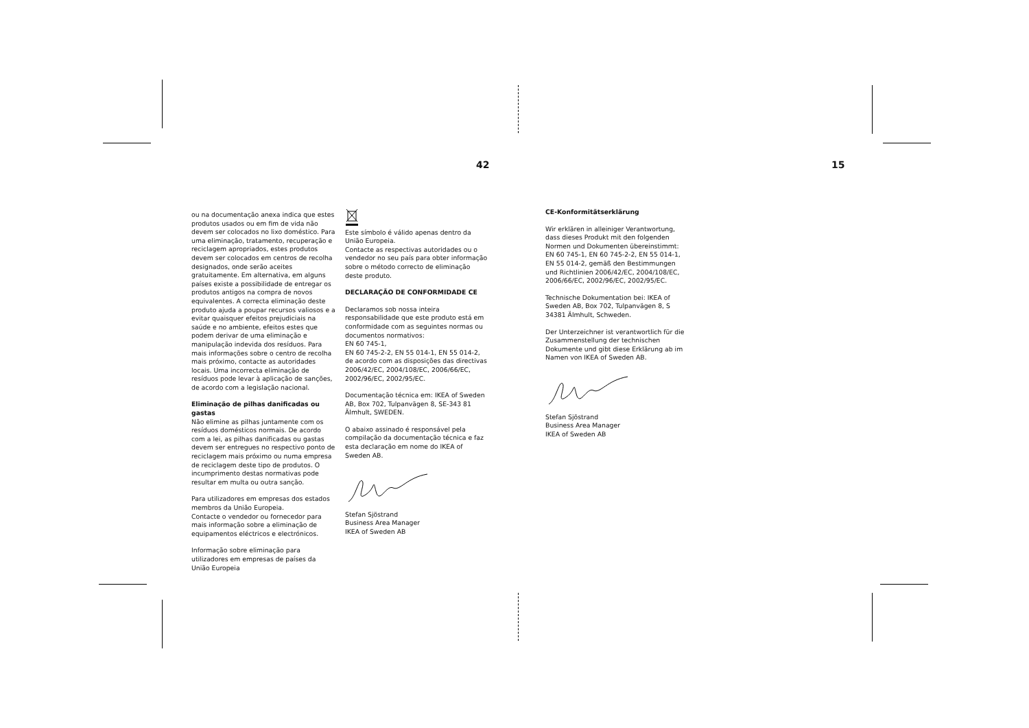42 15
ou na documentação anexa indica que estes produtos usados ou em fim de vida não devem ser colocados no lixo doméstico. Para uma eliminação, tratamento, recuperação e reciclagem apropriados, estes produtos devem ser colocados em centros de recolha designados, onde serão aceites gratuitamente. Em alternativa, em alguns países existe a possibilidade de entregar os produtos antigos na compra de novos equivalentes. A correcta eliminação deste produto ajuda a poupar recursos valiosos e a evitar quaisquer efeitos prejudiciais na saúde e no ambiente, efeitos estes que podem derivar de uma eliminação e manipulação indevida dos resíduos. Para mais informações sobre o centro de recolha mais próximo, contacte as autoridades locais. Uma incorrecta eliminação de resíduos pode levar à aplicação de sanções, de acordo com a legislação nacional.
Eliminação de pilhas danificadas ou gastas
Não elimine as pilhas juntamente com os resíduos domésticos normais. De acordo com a lei, as pilhas danificadas ou gastas devem ser entregues no respectivo ponto de reciclagem mais próximo ou numa empresa de reciclagem deste tipo de produtos. O incumprimento destas normativas pode resultar em multa ou outra sanção.
Para utilizadores em empresas dos estados membros da União Europeia.
Contacte o vendedor ou fornecedor para mais informação sobre a eliminação de equipamentos eléctricos e electrónicos.
Informação sobre eliminação para utilizadores em empresas de países da União Europeia
Este símbolo é válido apenas dentro da União Europeia.
Contacte as respectivas autoridades ou o vendedor no seu país para obter informação sobre o método correcto de eliminação deste produto.
DECLARAÇÃO DE CONFORMIDADE CE
Declaramos sob nossa inteira responsabilidade que este produto está em conformidade com as seguintes normas ou documentos normativos:
EN 60 745-1,
EN 60 745-2-2, EN 55 014-1, EN 55 014-2,
de acordo com as disposições das directivas 2006/42/EC, 2004/108/EC, 2006/66/EC, 2002/96/EC, 2002/95/EC.
Documentação técnica em: IKEA of Sweden AB, Box 702, Tulpanvägen 8, SE-343 81 Älmhult, SWEDEN.
O abaixo assinado é responsável pela compilação da documentação técnica e faz esta declaração em nome do IKEA of Sweden AB.
Stefan Sjöstrand
Business Area Manager
IKEA of Sweden AB
CE-Konformitätserklärung
Wir erklären in alleiniger Verantwortung, dass dieses Produkt mit den folgenden Normen und Dokumenten übereinstimmt: EN 60 745-1, EN 60 745-2-2, EN 55 014-1,
EN 55 014-2, gemäß den Bestimmungen und Richtlinien 2006/42/EC, 2004/108/EC, 2006/66/EC, 2002/96/EC, 2002/95/EC.
Technische Dokumentation bei: IKEA of Sweden AB, Box 702, Tulpanvägen 8, S 34381 Älmhult, Schweden.
Der Unterzeichner ist verantwortlich für die Zusammenstellung der technischen Dokumente und gibt diese Erklärung ab im Namen von IKEA of Sweden AB.
Stefan Sjöstrand
Business Area Manager
IKEA of Sweden AB